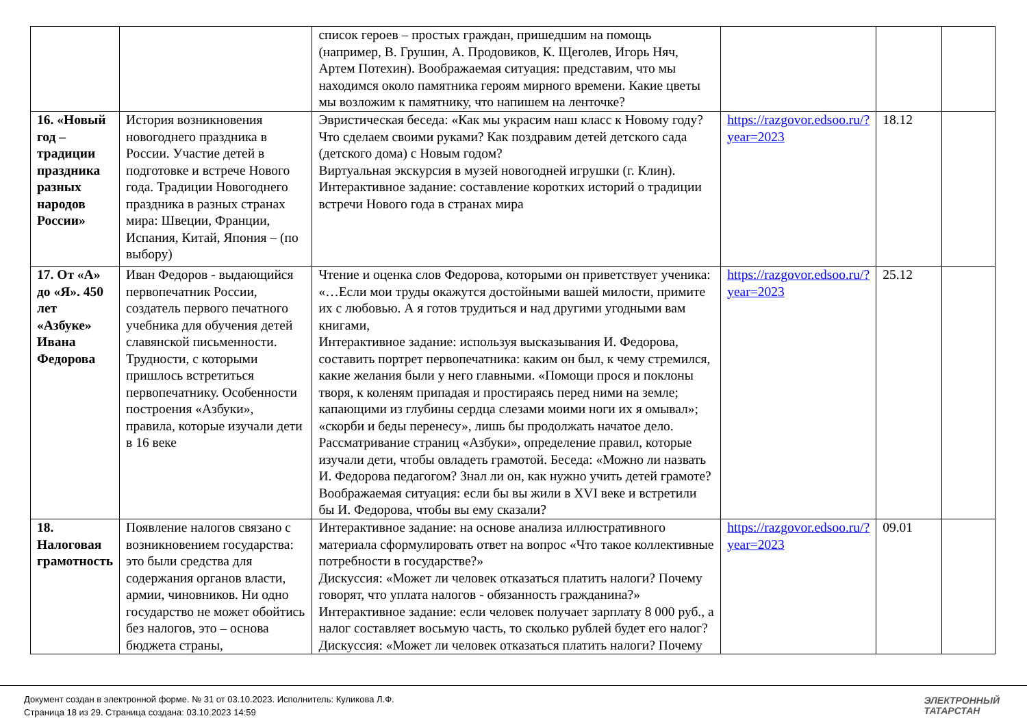| | | список героев – простых граждан, пришедшим на помощь (например, В. Грушин, А. Продовиков, К. Щеголев, Игорь Няч, Артем Потехин). Воображаемая ситуация: представим, что мы находимся около памятника героям мирного времени. Какие цветы мы возложим к памятнику, что напишем на ленточке? | | | |
| 16. «Новый год – традиции праздника разных народов России» | История возникновения новогоднего праздника в России. Участие детей в подготовке и встрече Нового года. Традиции Новогоднего праздника в разных странах мира: Швеции, Франции, Испания, Китай, Япония – (по выбору) | Эвристическая беседа: «Как мы украсим наш класс к Новому году? Что сделаем своими руками? Как поздравим детей детского сада (детского дома) с Новым годом? Виртуальная экскурсия в музей новогодней игрушки (г. Клин). Интерактивное задание: составление коротких историй о традиции встречи Нового года в странах мира | https://razgovor.edsoo.ru/?year=2023 | 18.12 | |
| 17. От «А» до «Я». 450 лет «Азбуке» Ивана Федорова | Иван Федоров - выдающийся первопечатник России, создатель первого печатного учебника для обучения детей славянской письменности. Трудности, с которыми пришлось встретиться первопечатнику. Особенности построения «Азбуки», правила, которые изучали дети в 16 веке | Чтение и оценка слов Федорова, которыми он приветствует ученика: «…Если мои труды окажутся достойными вашей милости, примите их с любовью. А я готов трудиться и над другими угодными вам книгами, Интерактивное задание: используя высказывания И. Федорова, составить портрет первопечатника: каким он был, к чему стремился, какие желания были у него главными. «Помощи прося и поклоны творя, к коленям припадая и простираясь перед ними на земле; капающими из глубины сердца слезами моими ноги их я омывал»; «скорби и беды перенесу», лишь бы продолжать начатое дело. Рассматривание страниц «Азбуки», определение правил, которые изучали дети, чтобы овладеть грамотой. Беседа: «Можно ли назвать И. Федорова педагогом? Знал ли он, как нужно учить детей грамоте? Воображаемая ситуация: если бы вы жили в XVI веке и встретили бы И. Федорова, чтобы вы ему сказали? | https://razgovor.edsoo.ru/?year=2023 | 25.12 | |
| 18. Налоговая грамотность | Появление налогов связано с возникновением государства: это были средства для содержания органов власти, армии, чиновников. Ни одно государство не может обойтись без налогов, это – основа бюджета страны, | Интерактивное задание: на основе анализа иллюстративного материала сформулировать ответ на вопрос «Что такое коллективные потребности в государстве?» Дискуссия: «Может ли человек отказаться платить налоги? Почему говорят, что уплата налогов - обязанность гражданина?» Интерактивное задание: если человек получает зарплату 8 000 руб., а налог составляет восьмую часть, то сколько рублей будет его налог? Дискуссия: «Может ли человек отказаться платить налоги? Почему | https://razgovor.edsoo.ru/?year=2023 | 09.01 | |
Документ создан в электронной форме. № 31 от 03.10.2023. Исполнитель: Куликова Л.Ф.
Страница 18 из 29. Страница создана: 03.10.2023 14:59
ЭЛЕКТРОННЫЙ
ТАТАРСТАН